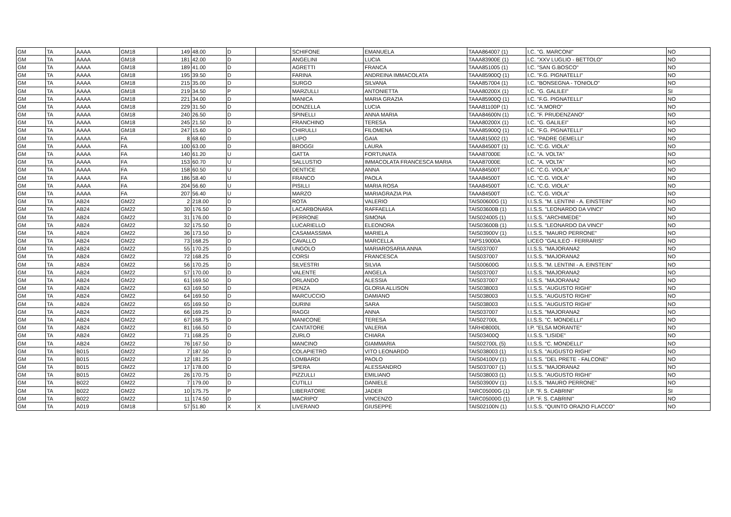| GM | TA | AAAA | GM18 | 149 | 48.00 | D | | SCHIFONE | EMANUELA | TAAA864007 (1) | I.C. "G. MARCONI" | NO |
| GM | TA | AAAA | GM18 | 181 | 42.00 | D | | ANGELINI | LUCIA | TAAA83900E (1) | I.C. "XXV LUGLIO - BETTOLO" | NO |
| GM | TA | AAAA | GM18 | 189 | 41.00 | D | | AGRETTI | FRANCA | TAAA851005 (1) | I.C. "SAN G.BOSCO" | NO |
| GM | TA | AAAA | GM18 | 195 | 39.50 | D | | FARINA | ANDREINA IMMACOLATA | TAAA85900Q (1) | I.C. "F.G. PIGNATELLI" | NO |
| GM | TA | AAAA | GM18 | 215 | 35.00 | D | | SURGO | SILVANA | TAAA857004 (1) | I.C. "BONSEGNA - TONIOLO" | NO |
| GM | TA | AAAA | GM18 | 219 | 34.50 | P | | MARZULLI | ANTONIETTA | TAAA80200X (1) | I.C. "G. GALILEI" | SI |
| GM | TA | AAAA | GM18 | 221 | 34.00 | D | | MANICA | MARIA GRAZIA | TAAA85900Q (1) | I.C. "F.G. PIGNATELLI" | NO |
| GM | TA | AAAA | GM18 | 229 | 31.50 | D | | DONZELLA | LUCIA | TAAA81100P (1) | I.C. "A.MORO" | NO |
| GM | TA | AAAA | GM18 | 240 | 26.50 | D | | SPINELLI | ANNA MARIA | TAAA84600N (1) | I.C. "F. PRUDENZANO" | NO |
| GM | TA | AAAA | GM18 | 245 | 21.50 | D | | FRANCHINO | TERESA | TAAA80200X (1) | I.C. "G. GALILEI" | NO |
| GM | TA | AAAA | GM18 | 247 | 15.60 | D | | CHIRULLI | FILOMENA | TAAA85900Q (1) | I.C. "F.G. PIGNATELLI" | NO |
| GM | TA | AAAA | FA | 8 | 68.60 | D | | LUPO | GAIA | TAAA815002 (1) | I.C. "PADRE GEMELLI" | NO |
| GM | TA | AAAA | FA | 100 | 63.00 | D | | BROGGI | LAURA | TAAA84500T (1) | I.C. "C.G. VIOLA" | NO |
| GM | TA | AAAA | FA | 140 | 61.20 | U | | GATTA | FORTUNATA | TAAA87000E | I.C. "A. VOLTA" | NO |
| GM | TA | AAAA | FA | 153 | 60.70 | U | | SALLUSTIO | IMMACOLATA FRANCESCA MARIA | TAAA87000E | I.C. "A. VOLTA" | NO |
| GM | TA | AAAA | FA | 158 | 60.50 | U | | DENTICE | ANNA | TAAA84500T | I.C. "C.G. VIOLA" | NO |
| GM | TA | AAAA | FA | 186 | 58.40 | U | | FRANCO | PAOLA | TAAA84500T | I.C. "C.G. VIOLA" | NO |
| GM | TA | AAAA | FA | 204 | 56.60 | U | | PISILLI | MARIA ROSA | TAAA84500T | I.C. "C.G. VIOLA" | NO |
| GM | TA | AAAA | FA | 207 | 56.40 | U | | MARZO | MARIAGRAZIA PIA | TAAA84500T | I.C. "C.G. VIOLA" | NO |
| GM | TA | AB24 | GM22 | 2 | 218.00 | D | | ROTA | VALERIO | TAIS00600G (1) | I.I.S.S. "M. LENTINI - A. EINSTEIN" | NO |
| GM | TA | AB24 | GM22 | 30 | 176.50 | D | | LACARBONARA | RAFFAELLA | TAIS03600B (1) | I.I.S.S. "LEONARDO DA VINCI" | NO |
| GM | TA | AB24 | GM22 | 31 | 176.00 | D | | PERRONE | SIMONA | TAIS024005 (1) | I.I.S.S. "ARCHIMEDE" | NO |
| GM | TA | AB24 | GM22 | 32 | 175.50 | D | | LUCARIELLO | ELEONORA | TAIS03600B (1) | I.I.S.S. "LEONARDO DA VINCI" | NO |
| GM | TA | AB24 | GM22 | 36 | 173.50 | D | | CASAMASSIMA | MARIELA | TAIS03900V (1) | I.I.S.S. "MAURO PERRONE" | NO |
| GM | TA | AB24 | GM22 | 73 | 168.25 | D | | CAVALLO | MARCELLA | TAPS19000A | LICEO "GALILEO - FERRARIS" | NO |
| GM | TA | AB24 | GM22 | 55 | 170.25 | D | | UNGOLO | MARIAROSARIA ANNA | TAIS037007 | I.I.S.S. "MAJORANA2 | NO |
| GM | TA | AB24 | GM22 | 72 | 168.25 | D | | CORSI | FRANCESCA | TAIS037007 | I.I.S.S. "MAJORANA2 | NO |
| GM | TA | AB24 | GM22 | 56 | 170.25 | D | | SILVESTRI | SILVIA | TAIS00600G | I.I.S.S. "M. LENTINI - A. EINSTEIN" | NO |
| GM | TA | AB24 | GM22 | 57 | 170.00 | D | | VALENTE | ANGELA | TAIS037007 | I.I.S.S. "MAJORANA2 | NO |
| GM | TA | AB24 | GM22 | 61 | 169.50 | D | | ORLANDO | ALESSIA | TAIS037007 | I.I.S.S. "MAJORANA2 | NO |
| GM | TA | AB24 | GM22 | 63 | 169.50 | D | | PENZA | GLORIA ALLISON | TAIS038003 | I.I.S.S. "AUGUSTO RIGHI" | NO |
| GM | TA | AB24 | GM22 | 64 | 169.50 | D | | MARCUCCIO | DAMIANO | TAIS038003 | I.I.S.S. "AUGUSTO RIGHI" | NO |
| GM | TA | AB24 | GM22 | 65 | 169.50 | D | | DURINI | SARA | TAIS038003 | I.I.S.S. "AUGUSTO RIGHI" | NO |
| GM | TA | AB24 | GM22 | 66 | 169.25 | D | | RAGGI | ANNA | TAIS037007 | I.I.S.S. "MAJORANA2 | NO |
| GM | TA | AB24 | GM22 | 67 | 168.75 | D | | MANICONE | TERESA | TAIS02700L | I.I.S.S. "C. MONDELLI" | NO |
| GM | TA | AB24 | GM22 | 81 | 166.50 | D | | CANTATORE | VALERIA | TARH08000L | I.P. "ELSA MORANTE" | NO |
| GM | TA | AB24 | GM22 | 71 | 168.25 | D | | ZURLO | CHIARA | TAIS03400Q | I.I.S.S. "LISIDE" | NO |
| GM | TA | AB24 | GM22 | 76 | 167.50 | D | | MANCINO | GIAMMARIA | TAIS02700L (5) | I.I.S.S. "C. MONDELLI" | NO |
| GM | TA | B015 | GM22 | 7 | 187.50 | D | | COLAPIETRO | VITO LEONARDO | TAIS038003 (1) | I.I.S.S. "AUGUSTO RIGHI" | NO |
| GM | TA | B015 | GM22 | 12 | 181.25 | D | | LOMBARDI | PAOLO | TAIS04100V (1) | I.I.S.S. "DEL PRETE - FALCONE" | NO |
| GM | TA | B015 | GM22 | 17 | 178.00 | D | | SPERA | ALESSANDRO | TAIS037007 (1) | I.I.S.S. "MAJORANA2 | NO |
| GM | TA | B015 | GM22 | 26 | 170.75 | D | | PIZZULLI | EMILIANO | TAIS038003 (1) | I.I.S.S. "AUGUSTO RIGHI" | NO |
| GM | TA | B022 | GM22 | 7 | 179.00 | D | | CUTILLI | DANIELE | TAIS03900V (1) | I.I.S.S. "MAURO PERRONE" | NO |
| GM | TA | B022 | GM22 | 10 | 175.75 | P | | LIBERATORE | JADER | TARC05000G (1) | I.P. "F. S. CABRINI" | SI |
| GM | TA | B022 | GM22 | 11 | 174.50 | D | | MACRIPO' | VINCENZO | TARC05000G (1) | I.P. "F. S. CABRINI" | NO |
| GM | TA | A019 | GM18 | 57 | 51.80 | X | X | LIVERANO | GIUSEPPE | TAIS02100N (1) | I.I.S.S. "QUINTO ORAZIO FLACCO" | NO |